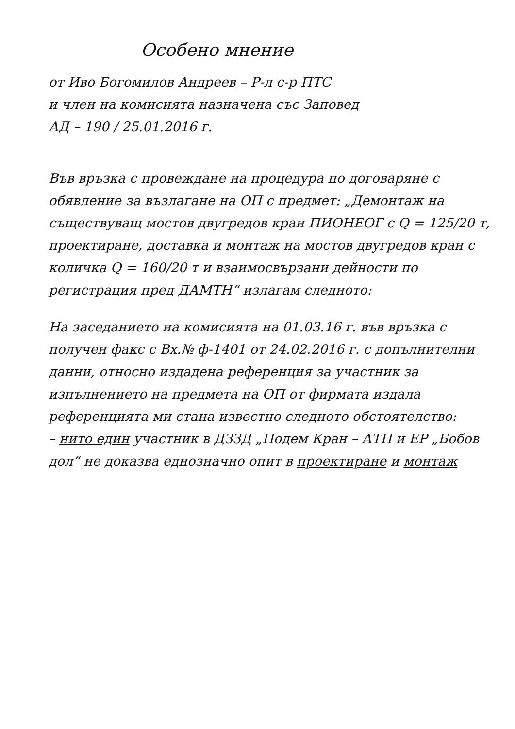Особено мнение
от Иво Богомилов Андреев – Р-л с-р ПТС
и член на комисията назначена със Заповед
АД – 190 / 25.01.2016 г.
Във връзка с провеждане на процедура по договаряне с обявление за възлагане на ОП с предмет: „Демонтаж на съществуващ мостов двугредов кран ПИОНЕОГ с Q = 125/20 т, проектиране, доставка и монтаж на мостов двугредов кран с количка Q = 160/20 т и взаимосвързани дейности по регистрация пред ДАМТН“ излагам следното:
На заседанието на комисията на 01.03.16 г. във връзка с получен факс с Вх.№ ф-1401 от 24.02.2016 г. с допълнителни данни, относно издадена референция за участник за изпълнението на предмета на ОП от фирмата издала референцията ми стана известно следното обстоятелство:
– нито един участник в ДЗЗД „Подем Кран – АТП и ЕР „Бобов дол“ не доказва еднозначно опит в проектиране и монтаж